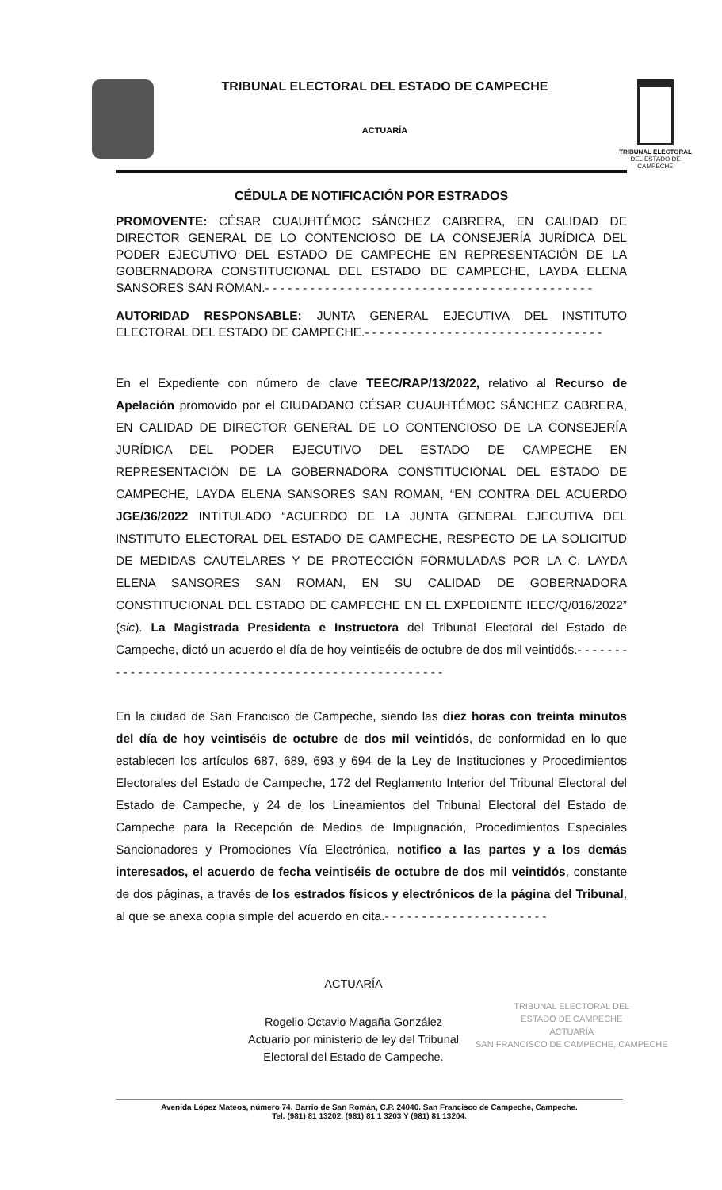TRIBUNAL ELECTORAL DEL ESTADO DE CAMPECHE
ACTUARÍA
TRIBUNAL ELECTORAL
DEL ESTADO DE CAMPECHE
CÉDULA DE NOTIFICACIÓN POR ESTRADOS
PROMOVENTE: CÉSAR CUAUHTÉMOC SÁNCHEZ CABRERA, EN CALIDAD DE DIRECTOR GENERAL DE LO CONTENCIOSO DE LA CONSEJERÍA JURÍDICA DEL PODER EJECUTIVO DEL ESTADO DE CAMPECHE EN REPRESENTACIÓN DE LA GOBERNADORA CONSTITUCIONAL DEL ESTADO DE CAMPECHE, LAYDA ELENA SANSORES SAN ROMAN.- - - - - - - - - - - - - - - - - - - - - - - - - - - - - - - - - - - - - - - - - - - -
AUTORIDAD RESPONSABLE: JUNTA GENERAL EJECUTIVA DEL INSTITUTO ELECTORAL DEL ESTADO DE CAMPECHE.- - - - - - - - - - - - - - - - - - - - - - - - - - - - - - - -
En el Expediente con número de clave TEEC/RAP/13/2022, relativo al Recurso de Apelación promovido por el CIUDADANO CÉSAR CUAUHTÉMOC SÁNCHEZ CABRERA, EN CALIDAD DE DIRECTOR GENERAL DE LO CONTENCIOSO DE LA CONSEJERÍA JURÍDICA DEL PODER EJECUTIVO DEL ESTADO DE CAMPECHE EN REPRESENTACIÓN DE LA GOBERNADORA CONSTITUCIONAL DEL ESTADO DE CAMPECHE, LAYDA ELENA SANSORES SAN ROMAN, “EN CONTRA DEL ACUERDO JGE/36/2022 INTITULADO “ACUERDO DE LA JUNTA GENERAL EJECUTIVA DEL INSTITUTO ELECTORAL DEL ESTADO DE CAMPECHE, RESPECTO DE LA SOLICITUD DE MEDIDAS CAUTELARES Y DE PROTECCIÓN FORMULADAS POR LA C. LAYDA ELENA SANSORES SAN ROMAN, EN SU CALIDAD DE GOBERNADORA CONSTITUCIONAL DEL ESTADO DE CAMPECHE EN EL EXPEDIENTE IEEC/Q/016/2022” (sic). La Magistrada Presidenta e Instructora del Tribunal Electoral del Estado de Campeche, dictó un acuerdo el día de hoy veintiséis de octubre de dos mil veintidós.- - - - - - - - - - - - - - - - - - - - - - - - - - - - - - - - - - - - - - - - - - - - - - - - - - -
En la ciudad de San Francisco de Campeche, siendo las diez horas con treinta minutos del día de hoy veintiséis de octubre de dos mil veintidós, de conformidad en lo que establecen los artículos 687, 689, 693 y 694 de la Ley de Instituciones y Procedimientos Electorales del Estado de Campeche, 172 del Reglamento Interior del Tribunal Electoral del Estado de Campeche, y 24 de los Lineamientos del Tribunal Electoral del Estado de Campeche para la Recepción de Medios de Impugnación, Procedimientos Especiales Sancionadores y Promociones Vía Electrónica, notifico a las partes y a los demás interesados, el acuerdo de fecha veintiséis de octubre de dos mil veintidós, constante de dos páginas, a través de los estrados físicos y electrónicos de la página del Tribunal, al que se anexa copia simple del acuerdo en cita.- - - - - - - - - - - - - - - - - - - - - -
ACTUARÍA
Rogelio Octavio Magaña González
Actuario por ministerio de ley del Tribunal
Electoral del Estado de Campeche.
TRIBUNAL ELECTORAL DEL
ESTADO DE CAMPECHE
ACTUARÍA
SAN FRANCISCO DE CAMPECHE, CAMPECHE
Avenida López Mateos, número 74, Barrio de San Román, C.P. 24040. San Francisco de Campeche, Campeche.
Tel. (981) 81 13202, (981) 81 1 3203 Y (981) 81 13204.